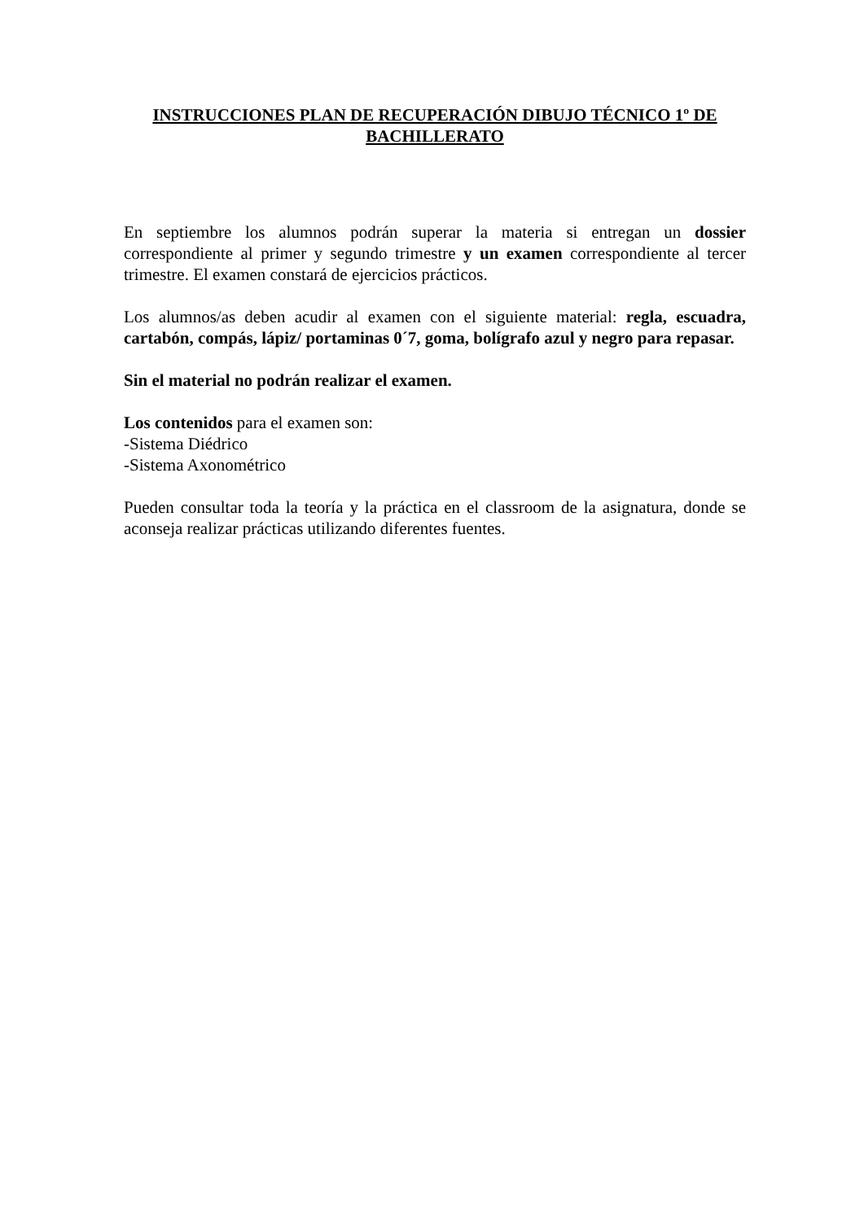INSTRUCCIONES PLAN DE RECUPERACIÓN DIBUJO TÉCNICO 1º DE BACHILLERATO
En septiembre los alumnos podrán superar la materia si entregan un dossier correspondiente al primer y segundo trimestre y un examen correspondiente al tercer trimestre. El examen constará de ejercicios prácticos.
Los alumnos/as deben acudir al examen con el siguiente material: regla, escuadra, cartabón, compás, lápiz/ portaminas 0´7, goma, bolígrafo azul y negro para repasar.
Sin el material no podrán realizar el examen.
Los contenidos para el examen son:
-Sistema Diédrico
-Sistema Axonométrico
Pueden consultar toda la teoría y la práctica en el classroom de la asignatura, donde se aconseja realizar prácticas utilizando diferentes fuentes.